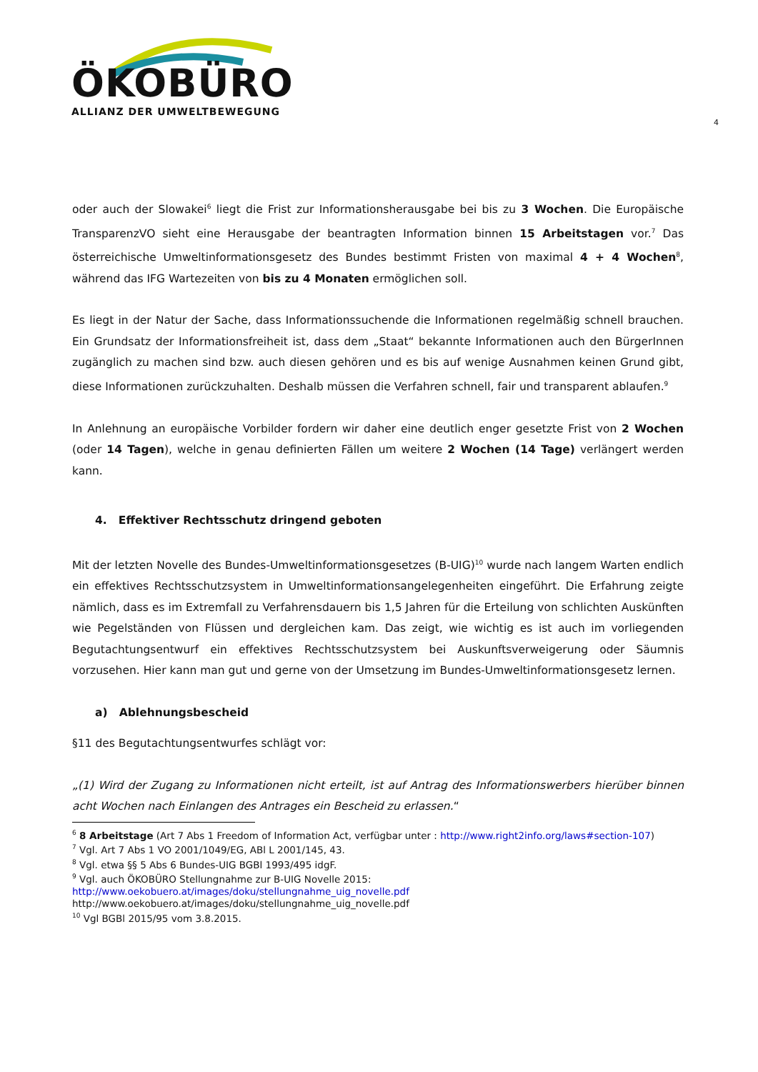ÖKOBÜRO
ALLIANZ DER UMWELTBEWEGUNG
4
oder auch der Slowakei<sup>6</sup> liegt die Frist zur Informationsherausgabe bei bis zu 3 Wochen. Die Europäische TransparenzVO sieht eine Herausgabe der beantragten Information binnen 15 Arbeitstagen vor.<sup>7</sup> Das österreichische Umweltinformationsgesetz des Bundes bestimmt Fristen von maximal 4 + 4 Wochen<sup>8</sup>, während das IFG Wartezeiten von bis zu 4 Monaten ermöglichen soll.
Es liegt in der Natur der Sache, dass Informationssuchende die Informationen regelmäßig schnell brauchen. Ein Grundsatz der Informationsfreiheit ist, dass dem „Staat“ bekannte Informationen auch den BürgerInnen zugänglich zu machen sind bzw. auch diesen gehören und es bis auf wenige Ausnahmen keinen Grund gibt, diese Informationen zurückzuhalten. Deshalb müssen die Verfahren schnell, fair und transparent ablaufen.<sup>9</sup>
In Anlehnung an europäische Vorbilder fordern wir daher eine deutlich enger gesetzte Frist von 2 Wochen (oder 14 Tagen), welche in genau definierten Fällen um weitere 2 Wochen (14 Tage) verlängert werden kann.
4. Effektiver Rechtsschutz dringend geboten
Mit der letzten Novelle des Bundes-Umweltinformationsgesetzes (B-UIG)<sup>10</sup> wurde nach langem Warten endlich ein effektives Rechtsschutzsystem in Umweltinformationsangelegenheiten eingeführt. Die Erfahrung zeigte nämlich, dass es im Extremfall zu Verfahrensdauern bis 1,5 Jahren für die Erteilung von schlichten Auskünften wie Pegelständen von Flüssen und dergleichen kam. Das zeigt, wie wichtig es ist auch im vorliegenden Begutachtungsentwurf ein effektives Rechtsschutzsystem bei Auskunftsverweigerung oder Säumnis vorzusehen. Hier kann man gut und gerne von der Umsetzung im Bundes-Umweltinformationsgesetz lernen.
a) Ablehnungsbescheid
§11 des Begutachtungsentwurfes schlägt vor:
„(1) Wird der Zugang zu Informationen nicht erteilt, ist auf Antrag des Informationswerbers hierüber binnen acht Wochen nach Einlangen des Antrages ein Bescheid zu erlassen.“
<sup>6</sup> 8 Arbeitstage (Art 7 Abs 1 Freedom of Information Act, verfügbar unter : http://www.right2info.org/laws#section-107)
<sup>7</sup> Vgl. Art 7 Abs 1 VO 2001/1049/EG, ABl L 2001/145, 43.
<sup>8</sup> Vgl. etwa §§ 5 Abs 6 Bundes-UIG BGBl 1993/495 idgF.
<sup>9</sup> Vgl. auch ÖKOBÜRO Stellungnahme zur B-UIG Novelle 2015:
http://www.oekobuero.at/images/doku/stellungnahme_uig_novelle.pdf
http://www.oekobuero.at/images/doku/stellungnahme_uig_novelle.pdf
<sup>10</sup> Vgl BGBl 2015/95 vom 3.8.2015.